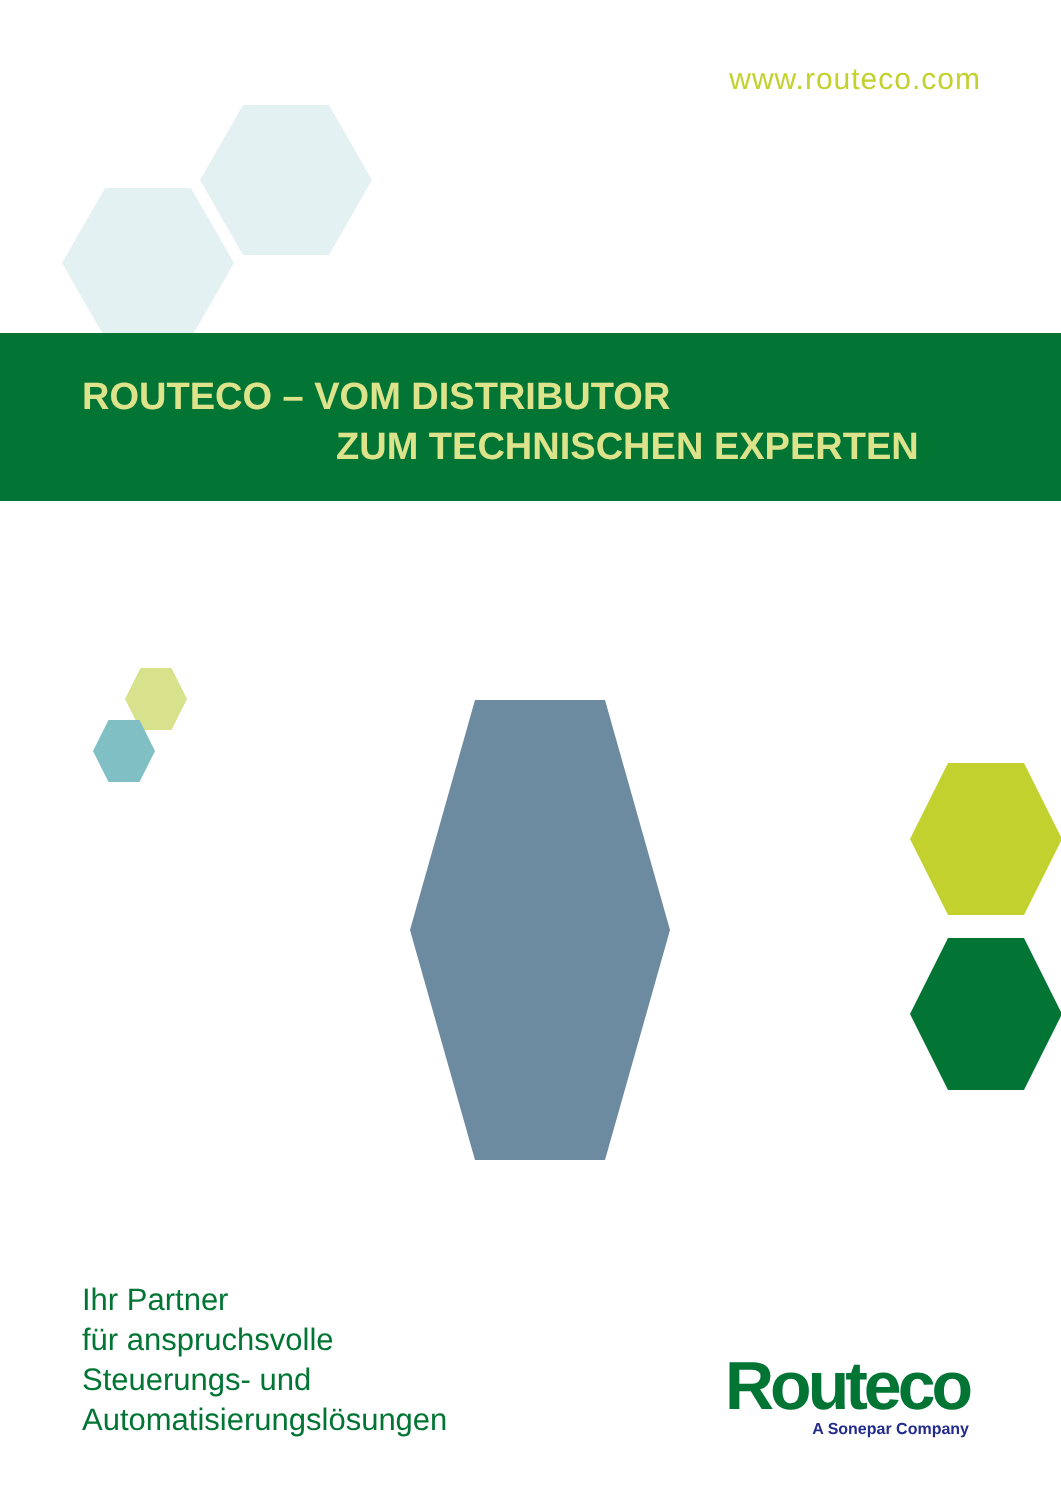www.routeco.com
ROUTECO – VOM DISTRIBUTOR
ZUM TECHNISCHEN EXPERTEN
Ihr Partner
für anspruchsvolle
Steuerungs- und
Automatisierungslösungen
Routeco
A Sonepar Company